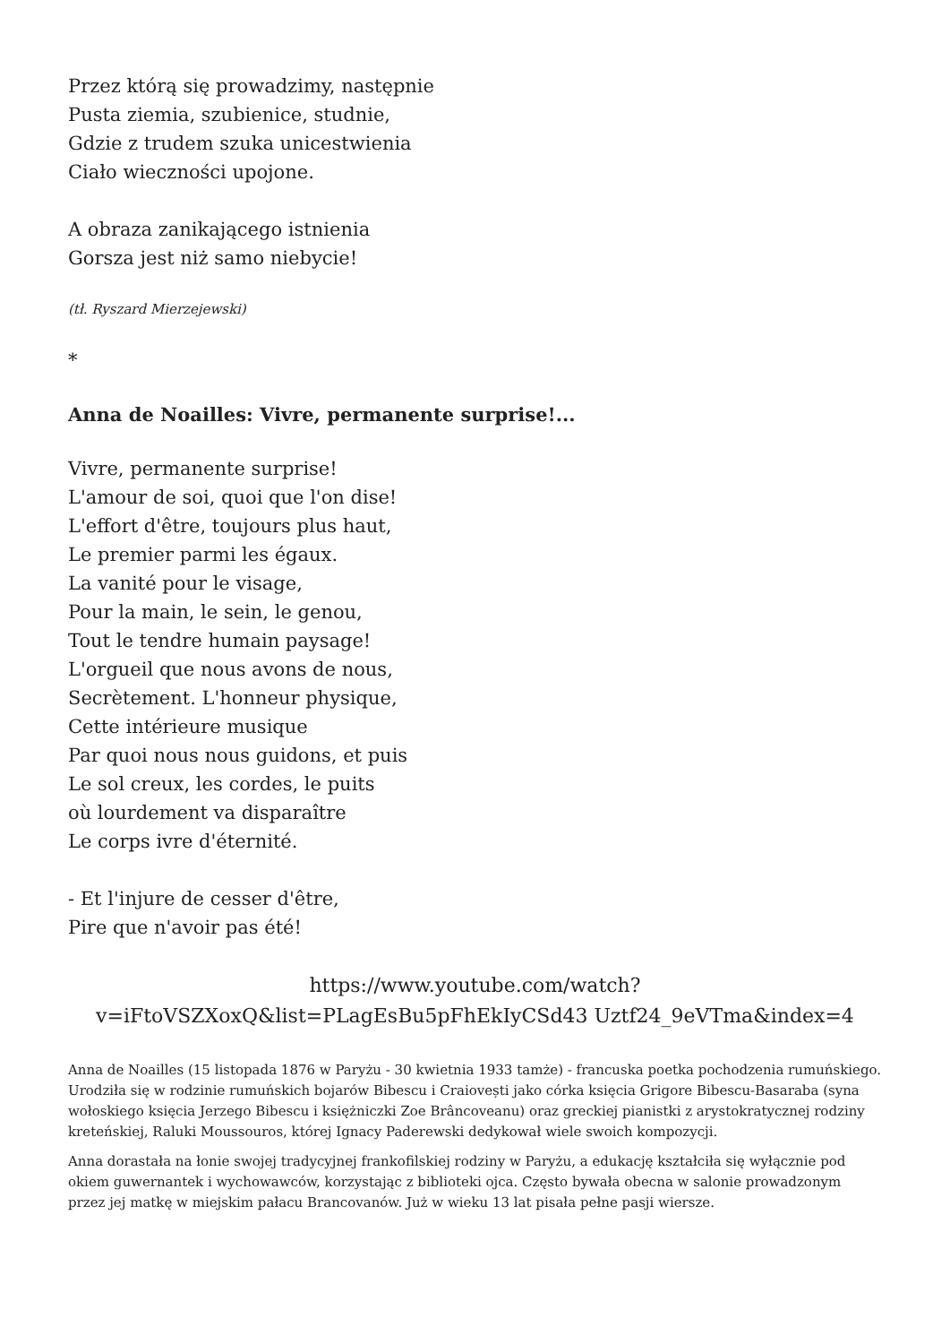Przez którą się prowadzimy, następnie
Pusta ziemia, szubienice, studnie,
Gdzie z trudem szuka unicestwienia
Ciało wieczności upojone.
A obraza zanikającego istnienia
Gorsza jest niż samo niebycie!
(tł. Ryszard Mierzejewski)
*
Anna de Noailles: Vivre, permanente surprise!...
Vivre, permanente surprise!
L'amour de soi, quoi que l'on dise!
L'effort d'être, toujours plus haut,
Le premier parmi les égaux.
La vanité pour le visage,
Pour la main, le sein, le genou,
Tout le tendre humain paysage!
L'orgueil que nous avons de nous,
Secrètement. L'honneur physique,
Cette intérieure musique
Par quoi nous nous guidons, et puis
Le sol creux, les cordes, le puits
où lourdement va disparaître
Le corps ivre d'éternité.
- Et l'injure de cesser d'être,
Pire que n'avoir pas été!
https://www.youtube.com/watch?v=iFtoVSZXoxQ&list=PLagEsBu5pFhEkIyCSd43 Uztf24_9eVTma&index=4
Anna de Noailles (15 listopada 1876 w Paryżu - 30 kwietnia 1933 tamże) - francuska poetka pochodzenia rumuńskiego. Urodziła się w rodzinie rumuńskich bojarów Bibescu i Craiovești jako córka księcia Grigore Bibescu-Basaraba (syna wołoskiego księcia Jerzego Bibescu i księżniczki Zoe Brâncoveanu) oraz greckiej pianistki z arystokratycznej rodziny kreteńskiej, Raluki Moussouros, której Ignacy Paderewski dedykował wiele swoich kompozycji.
Anna dorastała na łonie swojej tradycyjnej frankofilskiej rodziny w Paryżu, a edukację kształciła się wyłącznie pod okiem guwernantek i wychowawców, korzystając z biblioteki ojca. Często bywała obecna w salonie prowadzonym przez jej matkę w miejskim pałacu Brancovanów. Już w wieku 13 lat pisała pełne pasji wiersze.